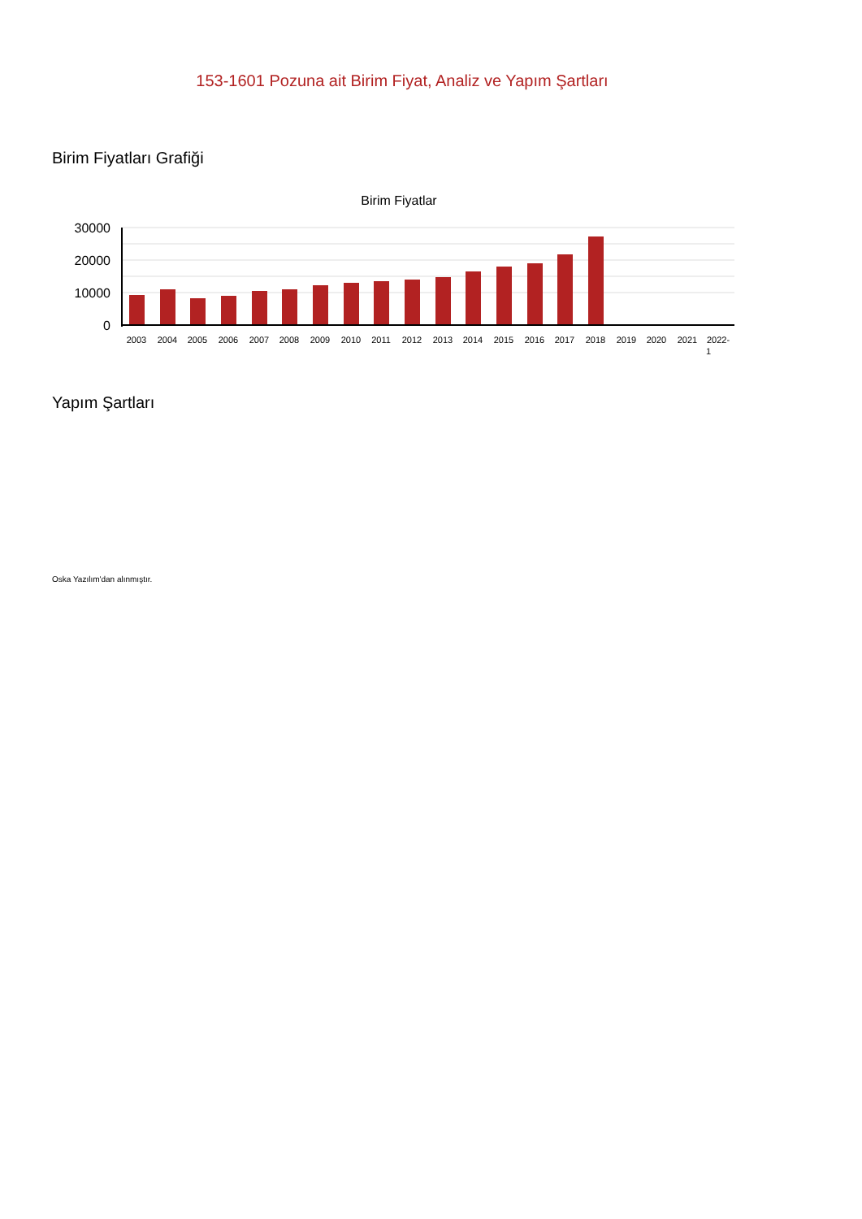153-1601 Pozuna ait Birim Fiyat, Analiz ve Yapım Şartları
Birim Fiyatları Grafiği
Birim Fiyatlar
30000
20000
10000
0
2003
2004
2005
2006
2007
2008
2009
2010
2011
2012
2013
2014
2015
2016
2017
2018
2019
2020
2021
2022-
1
Yapım Şartları
Oska Yazılım'dan alınmıştır.